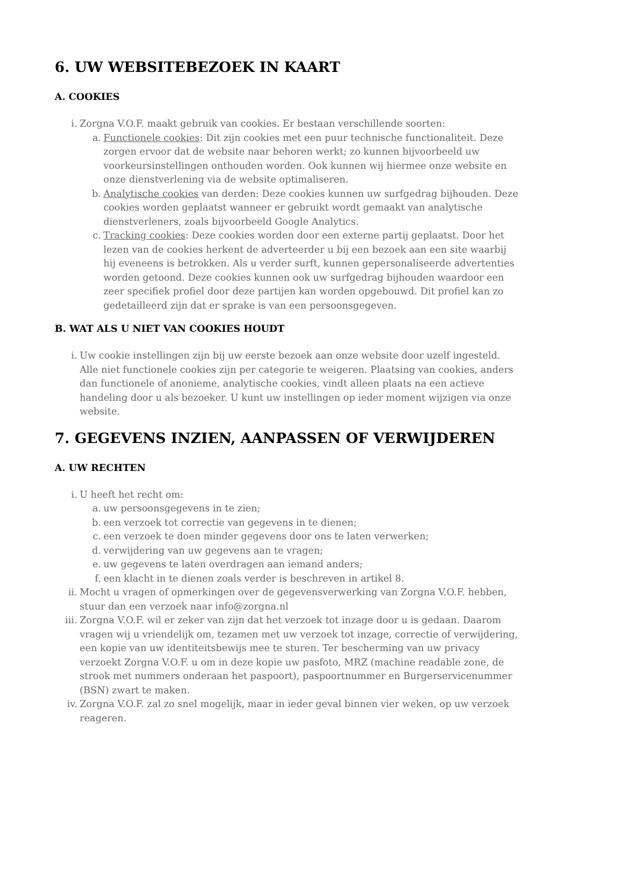6. UW WEBSITEBEZOEK IN KAART
A. COOKIES
i. Zorgna V.O.F. maakt gebruik van cookies. Er bestaan verschillende soorten:
a. Functionele cookies: Dit zijn cookies met een puur technische functionaliteit. Deze zorgen ervoor dat de website naar behoren werkt; zo kunnen bijvoorbeeld uw voorkeursinstellingen onthouden worden. Ook kunnen wij hiermee onze website en onze dienstverlening via de website optimaliseren.
b. Analytische cookies van derden: Deze cookies kunnen uw surfgedrag bijhouden. Deze cookies worden geplaatst wanneer er gebruikt wordt gemaakt van analytische dienstverleners, zoals bijvoorbeeld Google Analytics.
c. Tracking cookies: Deze cookies worden door een externe partij geplaatst. Door het lezen van de cookies herkent de adverteerder u bij een bezoek aan een site waarbij hij eveneens is betrokken. Als u verder surft, kunnen gepersonaliseerde advertenties worden getoond. Deze cookies kunnen ook uw surfgedrag bijhouden waardoor een zeer specifiek profiel door deze partijen kan worden opgebouwd. Dit profiel kan zo gedetailleerd zijn dat er sprake is van een persoonsgegeven.
B. WAT ALS U NIET VAN COOKIES HOUDT
i. Uw cookie instellingen zijn bij uw eerste bezoek aan onze website door uzelf ingesteld. Alle niet functionele cookies zijn per categorie te weigeren. Plaatsing van cookies, anders dan functionele of anonieme, analytische cookies, vindt alleen plaats na een actieve handeling door u als bezoeker. U kunt uw instellingen op ieder moment wijzigen via onze website.
7. GEGEVENS INZIEN, AANPASSEN OF VERWIJDEREN
A. UW RECHTEN
i. U heeft het recht om:
a. uw persoonsgegevens in te zien;
b. een verzoek tot correctie van gegevens in te dienen;
c. een verzoek te doen minder gegevens door ons te laten verwerken;
d. verwijdering van uw gegevens aan te vragen;
e. uw gegevens te laten overdragen aan iemand anders;
f. een klacht in te dienen zoals verder is beschreven in artikel 8.
ii. Mocht u vragen of opmerkingen over de gegevensverwerking van Zorgna V.O.F. hebben, stuur dan een verzoek naar info@zorgna.nl
iii. Zorgna V.O.F. wil er zeker van zijn dat het verzoek tot inzage door u is gedaan. Daarom vragen wij u vriendelijk om, tezamen met uw verzoek tot inzage, correctie of verwijdering, een kopie van uw identiteitsbewijs mee te sturen. Ter bescherming van uw privacy verzoekt Zorgna V.O.F. u om in deze kopie uw pasfoto, MRZ (machine readable zone, de strook met nummers onderaan het paspoort), paspoortnummer en Burgerservicenummer (BSN) zwart te maken.
iv. Zorgna V.O.F. zal zo snel mogelijk, maar in ieder geval binnen vier weken, op uw verzoek reageren.